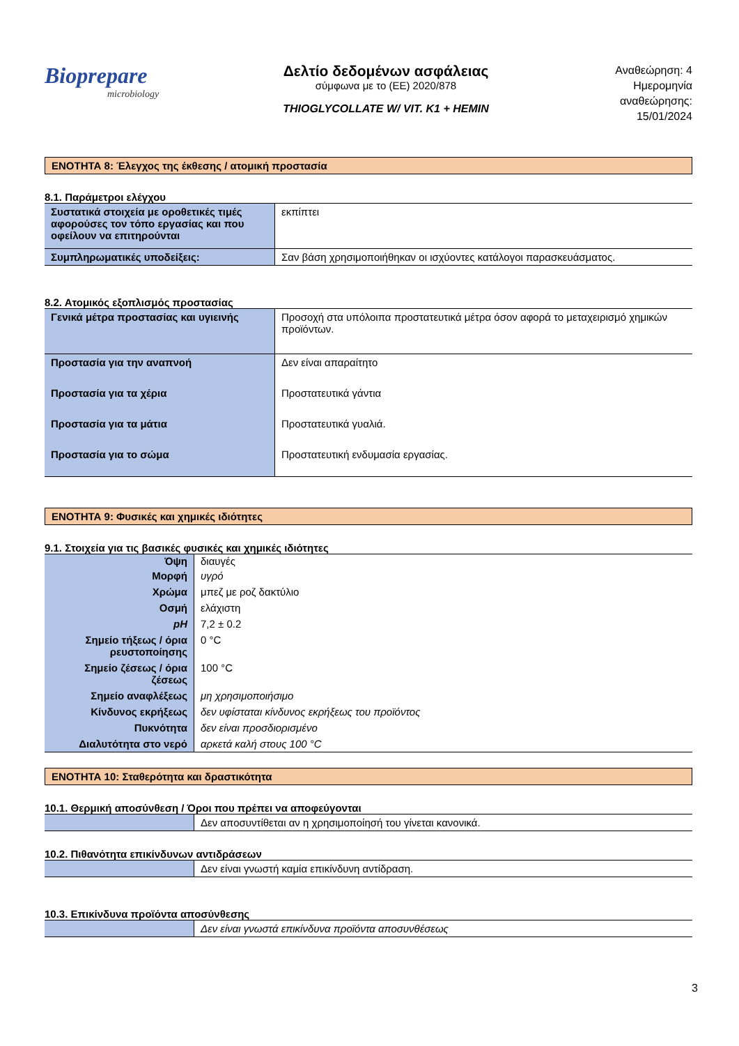Biopreparе
microbiology
Δελτίο δεδομένων ασφάλειας
σύμφωνα με το (ΕΕ) 2020/878
THIOGLYCOLLATE W/ VIT. K1 + HEMIN
Αναθεώρηση: 4
Ημερομηνία
αναθεώρησης:
15/01/2024
ΕΝΟΤΗΤΑ 8: Έλεγχος της έκθεσης / ατομική προστασία
8.1. Παράμετροι ελέγχου
| Συστατικά στοιχεία με οροθετικές τιμές αφορούσες τον τόπο εργασίας και που οφείλουν να επιτηρούνται | εκπίπτει |
| Συμπληρωματικές υποδείξεις: | Σαν βάση χρησιμοποιήθηκαν οι ισχύοντες κατάλογοι παρασκευάσματος. |
8.2. Ατομικός εξοπλισμός προστασίας
| Γενικά μέτρα προστασίας και υγιεινής | Προσοχή στα υπόλοιπα προστατευτικά μέτρα όσον αφορά το μεταχειρισμό χημικών προϊόντων. |
| Προστασία για την αναπνοή | Δεν είναι απαραίτητο |
| Προστασία για τα χέρια | Προστατευτικά γάντια |
| Προστασία για τα μάτια | Προστατευτικά γυαλιά. |
| Προστασία για το σώμα | Προστατευτική ενδυμασία εργασίας. |
ΕΝΟΤΗΤΑ 9: Φυσικές και χημικές ιδιότητες
9.1. Στοιχεία για τις βασικές φυσικές και χημικές ιδιότητες
| Όψη | διαυγές |
| Μορφή | υγρό |
| Χρώμα | μπεζ με ροζ δακτύλιο |
| Οσμή | ελάχιστη |
| pH | 7,2 ± 0.2 |
| Σημείο τήξεως / όρια ρευστοποίησης | 0 °C |
| Σημείο ζέσεως / όρια ζέσεως | 100 °C |
| Σημείο αναφλέξεως | μη χρησιμοποιήσιμο |
| Κίνδυνος εκρήξεως | δεν υφίσταται κίνδυνος εκρήξεως του προϊόντος |
| Πυκνότητα | δεν είναι προσδιορισμένο |
| Διαλυτότητα στο νερό | αρκετά καλή στους 100 °C |
ΕΝΟΤΗΤΑ 10: Σταθερότητα και δραστικότητα
10.1. Θερμική αποσύνθεση / Όροι που πρέπει να αποφεύγονται
| | Δεν αποσυντίθεται αν η χρησιμοποίησή του γίνεται κανονικά. |
10.2. Πιθανότητα επικίνδυνων αντιδράσεων
| | Δεν είναι γνωστή καμία επικίνδυνη αντίδραση. |
10.3. Επικίνδυνα προϊόντα αποσύνθεσης
| | Δεν είναι γνωστά επικίνδυνα προϊόντα αποσυνθέσεως |
3